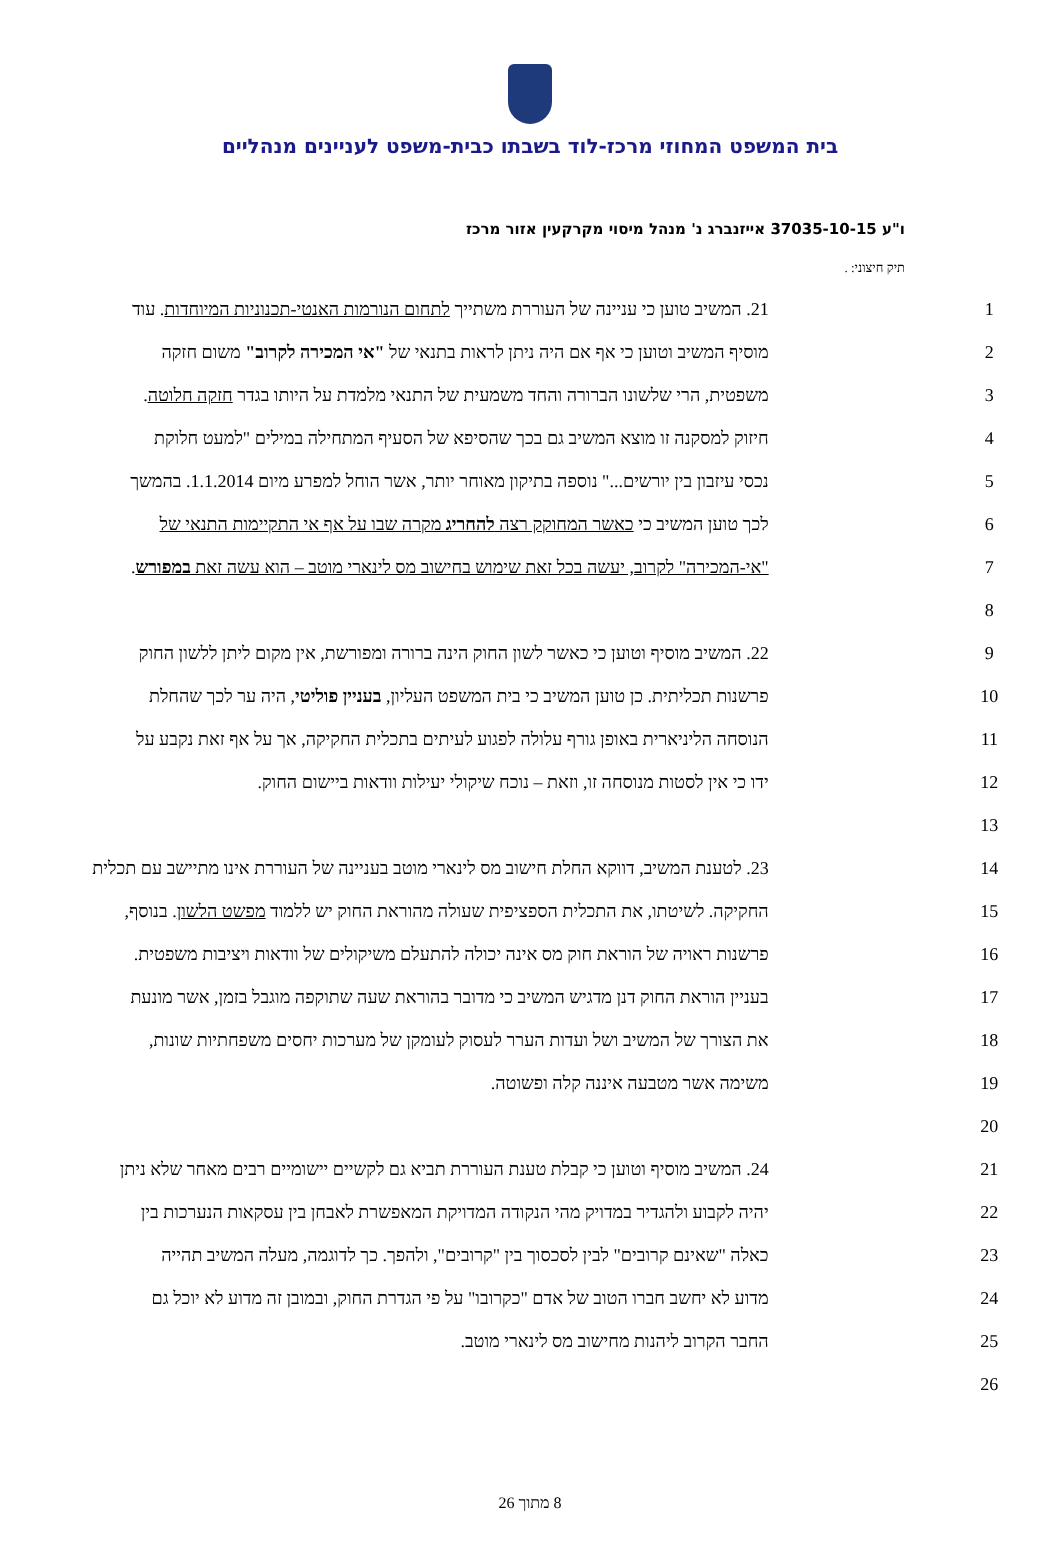בית המשפט המחוזי מרכז-לוד בשבתו כבית-משפט לעניינים מנהליים
ו"ע 37035-10-15 אייזנברג נ' מנהל מיסוי מקרקעין אזור מרכז
תיק חיצוני: .
| 21. המשיב טוען כי עניינה של העוררת משתייך לתחום הנורמות האנטי-תכנוניות המיוחדות . עוד | 1 |
| מוסיף המשיב וטוען כי אף אם היה ניתן לראות בתנאי של "אי המכירה לקרוב" משום חזקה | 2 |
| משפטית, הרי שלשונו הברורה והחד משמעית של התנאי מלמדת על היותו בגדר חזקה חלוטה . | 3 |
| חיזוק למסקנה זו מוצא המשיב גם בכך שהסיפא של הסעיף המתחילה במילים "למעט חלוקת | 4 |
| נכסי עיזבון בין יורשים..." נוספה בתיקון מאוחר יותר, אשר הוחל למפרע מיום 1.1.2014. בהמשך | 5 |
| לכך טוען המשיב כי כאשר המחוקק רצה להחריג מקרה שבו על אף אי התקיימות התנאי של | 6 |
| "אי-המכירה" לקרוב, יעשה בכל זאת שימוש בחישוב מס לינארי מוטב – הוא עשה זאת במפורש . | 7 |
| | 8 |
| 22. המשיב מוסיף וטוען כי כאשר לשון החוק הינה ברורה ומפורשת, אין מקום ליתן ללשון החוק | 9 |
| פרשנות תכליתית. כן טוען המשיב כי בית המשפט העליון, בעניין פוליטי , היה ער לכך שהחלת | 10 |
| הנוסחה הליניארית באופן גורף עלולה לפגוע לעיתים בתכלית החקיקה, אך על אף זאת נקבע על | 11 |
| ידו כי אין לסטות מנוסחה זו, וזאת – נוכח שיקולי יעילות וודאות ביישום החוק. | 12 |
| | 13 |
| 23. לטענת המשיב, דווקא החלת חישוב מס לינארי מוטב בעניינה של העוררת אינו מתיישב עם תכלית | 14 |
| החקיקה. לשיטתו, את התכלית הספציפית שעולה מהוראת החוק יש ללמוד מפשט הלשון . בנוסף, | 15 |
| פרשנות ראויה של הוראת חוק מס אינה יכולה להתעלם משיקולים של וודאות ויציבות משפטית. | 16 |
| בעניין הוראת החוק דנן מדגיש המשיב כי מדובר בהוראת שעה שתוקפה מוגבל בזמן, אשר מונעת | 17 |
| את הצורך של המשיב ושל ועדות הערר לעסוק לעומקן של מערכות יחסים משפחתיות שונות, | 18 |
| משימה אשר מטבעה איננה קלה ופשוטה. | 19 |
| | 20 |
| 24. המשיב מוסיף וטוען כי קבלת טענת העוררת תביא גם לקשיים יישומיים רבים מאחר שלא ניתן | 21 |
| יהיה לקבוע ולהגדיר במדויק מהי הנקודה המדויקת המאפשרת לאבחן בין עסקאות הנערכות בין | 22 |
| כאלה "שאינם קרובים" לבין לסכסוך בין "קרובים", ולהפך. כך לדוגמה, מעלה המשיב תהייה | 23 |
| מדוע לא יחשב חברו הטוב של אדם "כקרובו" על פי הגדרת החוק, ובמובן זה מדוע לא יוכל גם | 24 |
| החבר הקרוב ליהנות מחישוב מס לינארי מוטב. | 25 |
| | 26 |
8 מתוך 26